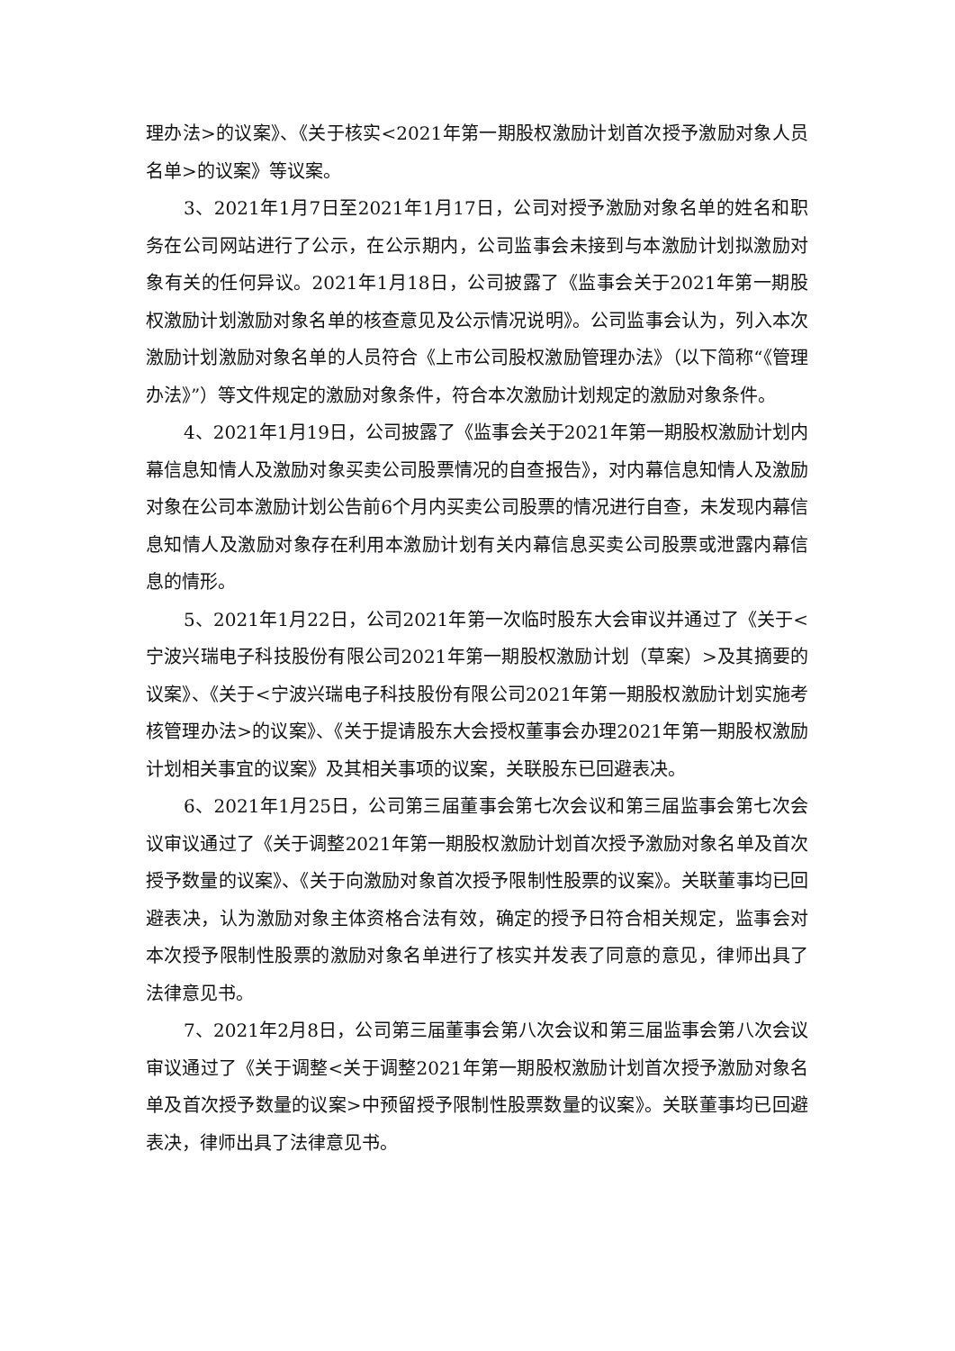理办法>的议案》、《关于核实<2021年第一期股权激励计划首次授予激励对象人员名单>的议案》等议案。
3、2021年1月7日至2021年1月17日，公司对授予激励对象名单的姓名和职务在公司网站进行了公示，在公示期内，公司监事会未接到与本激励计划拟激励对象有关的任何异议。2021年1月18日，公司披露了《监事会关于2021年第一期股权激励计划激励对象名单的核查意见及公示情况说明》。公司监事会认为，列入本次激励计划激励对象名单的人员符合《上市公司股权激励管理办法》（以下简称“《管理办法》”）等文件规定的激励对象条件，符合本次激励计划规定的激励对象条件。
4、2021年1月19日，公司披露了《监事会关于2021年第一期股权激励计划内幕信息知情人及激励对象买卖公司股票情况的自查报告》，对内幕信息知情人及激励对象在公司本激励计划公告前6个月内买卖公司股票的情况进行自查，未发现内幕信息知情人及激励对象存在利用本激励计划有关内幕信息买卖公司股票或泄露内幕信息的情形。
5、2021年1月22日，公司2021年第一次临时股东大会审议并通过了《关于<宁波兴瑞电子科技股份有限公司2021年第一期股权激励计划（草案）>及其摘要的议案》、《关于<宁波兴瑞电子科技股份有限公司2021年第一期股权激励计划实施考核管理办法>的议案》、《关于提请股东大会授权董事会办理2021年第一期股权激励计划相关事宜的议案》及其相关事项的议案，关联股东已回避表决。
6、2021年1月25日，公司第三届董事会第七次会议和第三届监事会第七次会议审议通过了《关于调整2021年第一期股权激励计划首次授予激励对象名单及首次授予数量的议案》、《关于向激励对象首次授予限制性股票的议案》。关联董事均已回避表决，认为激励对象主体资格合法有效，确定的授予日符合相关规定，监事会对本次授予限制性股票的激励对象名单进行了核实并发表了同意的意见，律师出具了法律意见书。
7、2021年2月8日，公司第三届董事会第八次会议和第三届监事会第八次会议审议通过了《关于调整<关于调整2021年第一期股权激励计划首次授予激励对象名单及首次授予数量的议案>中预留授予限制性股票数量的议案》。关联董事均已回避表决，律师出具了法律意见书。